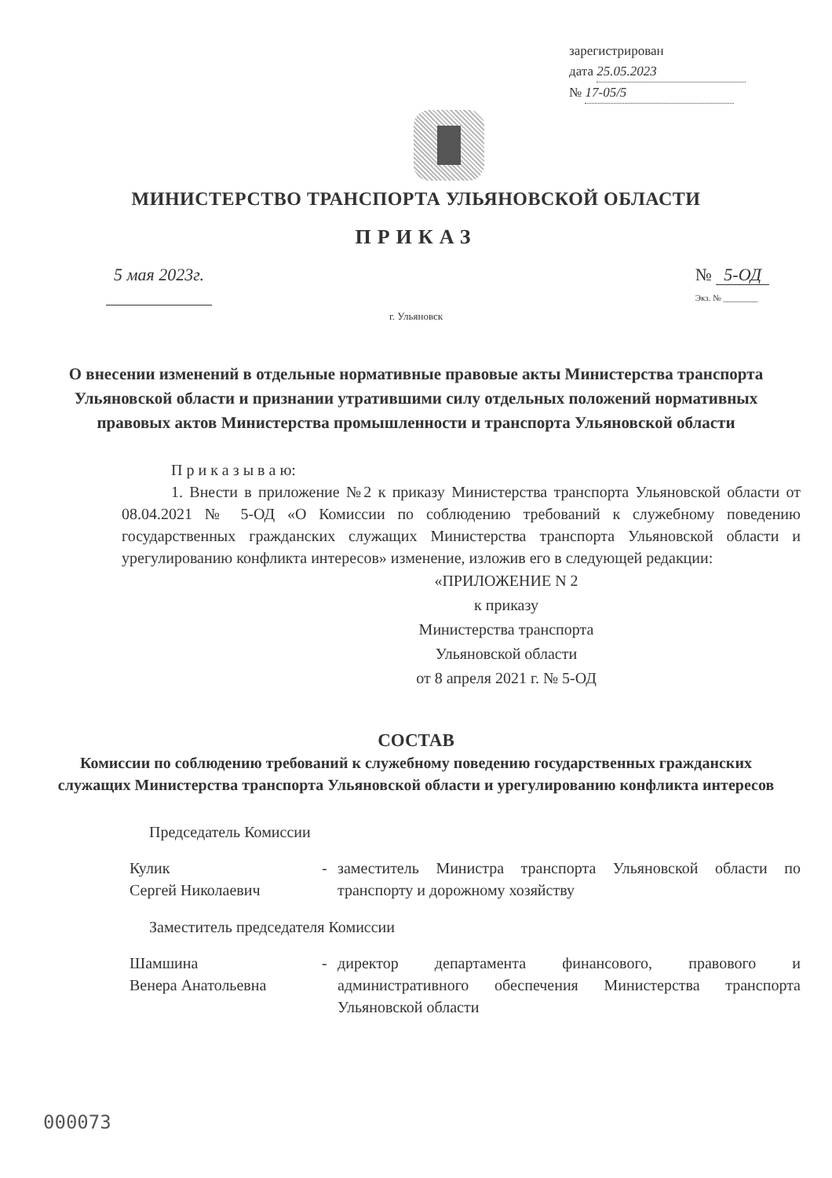зарегистрирован
дата 25.05.2023
№ 17-05/5
МИНИСТЕРСТВО ТРАНСПОРТА УЛЬЯНОВСКОЙ ОБЛАСТИ
ПРИКАЗ
5 мая 2023г. № 5-ОД
Экз. № ________
г. Ульяновск
О внесении изменений в отдельные нормативные правовые акты Министерства транспорта Ульяновской области и признании утратившими силу отдельных положений нормативных правовых актов Министерства промышленности и транспорта Ульяновской области
П р и к а з ы в а ю:
1. Внести в приложение №2 к приказу Министерства транспорта Ульяновской области от 08.04.2021 № 5-ОД «О Комиссии по соблюдению требований к служебному поведению государственных гражданских служащих Министерства транспорта Ульяновской области и урегулированию конфликта интересов» изменение, изложив его в следующей редакции:
«ПРИЛОЖЕНИЕ N 2
к приказу
Министерства транспорта
Ульяновской области
от 8 апреля 2021 г. № 5-ОД
СОСТАВ
Комиссии по соблюдению требований к служебному поведению государственных гражданских служащих Министерства транспорта Ульяновской области и урегулированию конфликта интересов
Председатель Комиссии
Кулик
Сергей Николаевич
- заместитель Министра транспорта Ульяновской области по транспорту и дорожному хозяйству
Заместитель председателя Комиссии
Шамшина
Венера Анатольевна
- директор департамента финансового, правового и административного обеспечения Министерства транспорта Ульяновской области
000073